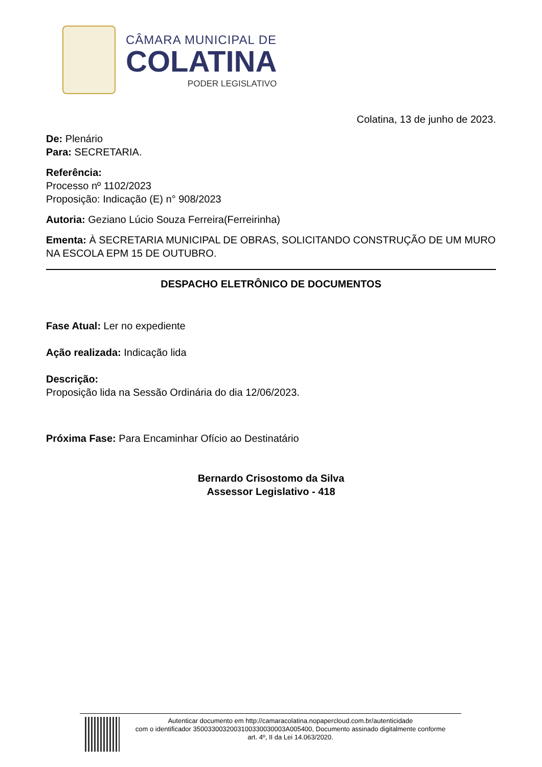CÂMARA MUNICIPAL DE
COLATINA
PODER LEGISLATIVO
Colatina, 13 de junho de 2023.
De: Plenário
Para: SECRETARIA.
Referência:
Processo nº 1102/2023
Proposição: Indicação (E) n° 908/2023
Autoria: Geziano Lúcio Souza Ferreira(Ferreirinha)
Ementa: À SECRETARIA MUNICIPAL DE OBRAS, SOLICITANDO CONSTRUÇÃO DE UM MURO NA ESCOLA EPM 15 DE OUTUBRO.
DESPACHO ELETRÔNICO DE DOCUMENTOS
Fase Atual: Ler no expediente
Ação realizada: Indicação lida
Descrição:
Proposição lida na Sessão Ordinária do dia 12/06/2023.
Próxima Fase: Para Encaminhar Ofício ao Destinatário
Bernardo Crisostomo da Silva
Assessor Legislativo - 418
Autenticar documento em http://camaracolatina.nopapercloud.com.br/autenticidade
com o identificador 3500330032003100330030003A005400, Documento assinado digitalmente conforme
art. 4º, II da Lei 14.063/2020.